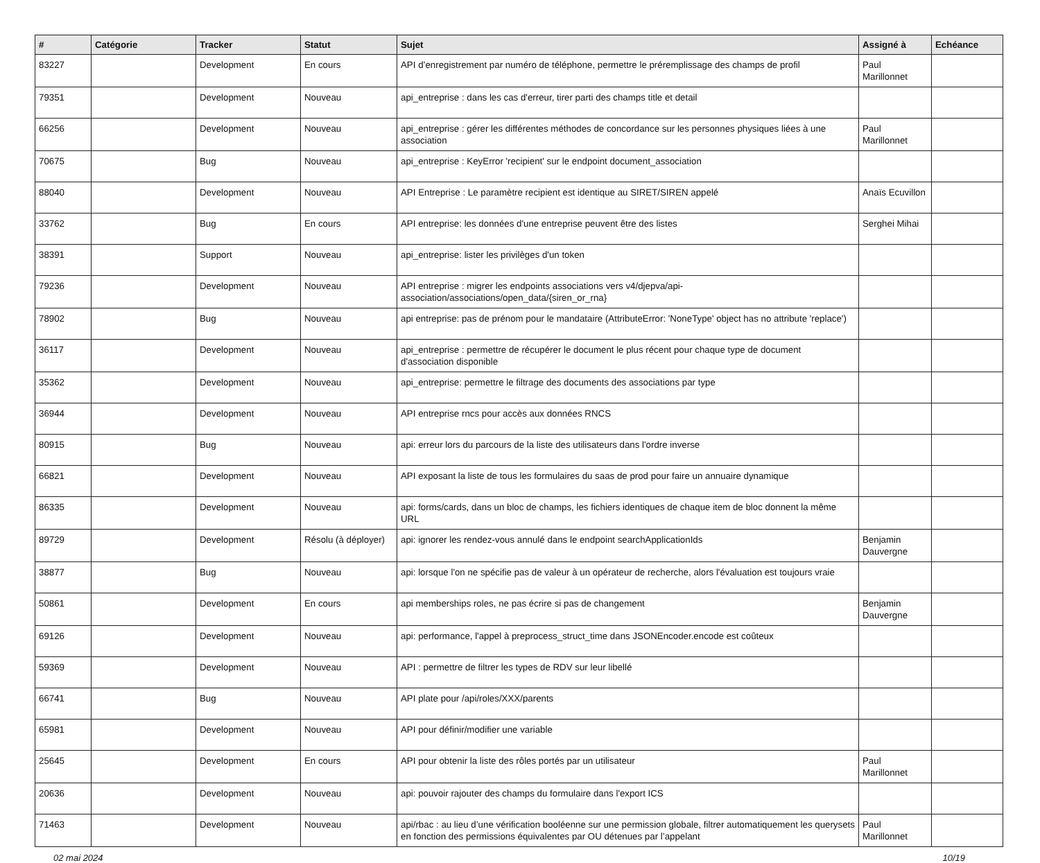| # | Catégorie | Tracker | Statut | Sujet | Assigné à | Echéance |
| --- | --- | --- | --- | --- | --- | --- |
| 83227 | | Development | En cours | API d’enregistrement par numéro de téléphone, permettre le préremplissage des champs de profil | Paul Marillonnet | |
| 79351 | | Development | Nouveau | api_entreprise : dans les cas d'erreur, tirer parti des champs title et detail | | |
| 66256 | | Development | Nouveau | api_entreprise : gérer les différentes méthodes de concordance sur les personnes physiques liées à une association | Paul Marillonnet | |
| 70675 | | Bug | Nouveau | api_entreprise : KeyError 'recipient' sur le endpoint document_association | | |
| 88040 | | Development | Nouveau | API Entreprise : Le paramètre recipient est identique au SIRET/SIREN appelé | Anaïs Ecuvillon | |
| 33762 | | Bug | En cours | API entreprise: les données d'une entreprise peuvent être des listes | Serghei Mihai | |
| 38391 | | Support | Nouveau | api_entreprise: lister les privilèges d'un token | | |
| 79236 | | Development | Nouveau | API entreprise : migrer les endpoints associations vers v4/djepva/api-association/associations/open_data/{siren_or_rna} | | |
| 78902 | | Bug | Nouveau | api entreprise: pas de prénom pour le mandataire (AttributeError: 'NoneType' object has no attribute 'replace') | | |
| 36117 | | Development | Nouveau | api_entreprise : permettre de récupérer le document le plus récent pour chaque type de document d'association disponible | | |
| 35362 | | Development | Nouveau | api_entreprise: permettre le filtrage des documents des associations par type | | |
| 36944 | | Development | Nouveau | API entreprise rncs pour accès aux données RNCS | | |
| 80915 | | Bug | Nouveau | api: erreur lors du parcours de la liste des utilisateurs dans l'ordre inverse | | |
| 66821 | | Development | Nouveau | API exposant la liste de tous les formulaires du saas de prod pour faire un annuaire dynamique | | |
| 86335 | | Development | Nouveau | api: forms/cards, dans un bloc de champs, les fichiers identiques de chaque item de bloc donnent la même URL | | |
| 89729 | | Development | Résolu (à déployer) | api: ignorer les rendez-vous annulé dans le endpoint searchApplicationIds | Benjamin Dauvergne | |
| 38877 | | Bug | Nouveau | api: lorsque l'on ne spécifie pas de valeur à un opérateur de recherche, alors l'évaluation est toujours vraie | | |
| 50861 | | Development | En cours | api memberships roles, ne pas écrire si pas de changement | Benjamin Dauvergne | |
| 69126 | | Development | Nouveau | api: performance, l'appel à preprocess_struct_time dans JSONEncoder.encode est coûteux | | |
| 59369 | | Development | Nouveau | API : permettre de filtrer les types de RDV sur leur libellé | | |
| 66741 | | Bug | Nouveau | API plate pour /api/roles/XXX/parents | | |
| 65981 | | Development | Nouveau | API pour définir/modifier une variable | | |
| 25645 | | Development | En cours | API pour obtenir la liste des rôles portés par un utilisateur | Paul Marillonnet | |
| 20636 | | Development | Nouveau | api: pouvoir rajouter des champs du formulaire dans l'export ICS | | |
| 71463 | | Development | Nouveau | api/rbac : au lieu d’une vérification booléenne sur une permission globale, filtrer automatiquement les querysets en fonction des permissions équivalentes par OU détenues par l’appelant | Paul Marillonnet | |
02 mai 2024 10/19